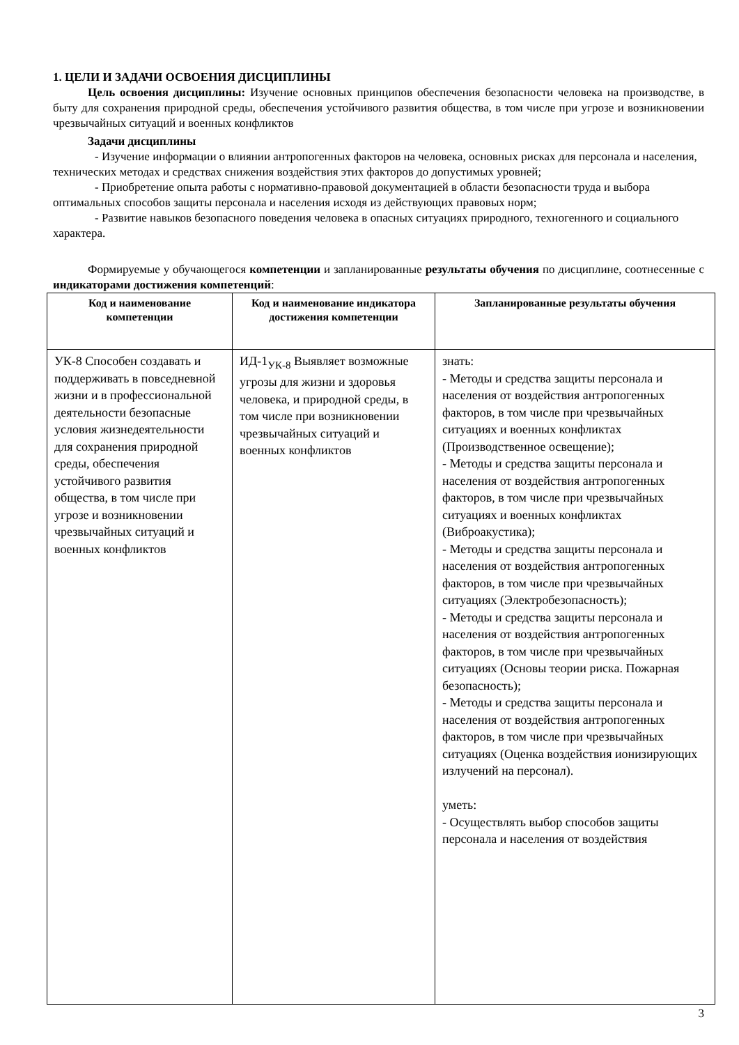1. ЦЕЛИ И ЗАДАЧИ ОСВОЕНИЯ ДИСЦИПЛИНЫ
Цель освоения дисциплины: Изучение основных принципов обеспечения безопасности человека на производстве, в быту для сохранения природной среды, обеспечения устойчивого развития общества, в том числе при угрозе и возникновении чрезвычайных ситуаций и военных конфликтов
Задачи дисциплины
- Изучение информации о влиянии антропогенных факторов на человека, основных рисках для персонала и населения, технических методах и средствах снижения воздействия этих факторов до допустимых уровней;
- Приобретение опыта работы с нормативно-правовой документацией в области безопасности труда и выбора оптимальных способов защиты персонала и населения исходя из действующих правовых норм;
- Развитие навыков безопасного поведения человека в опасных ситуациях природного, техногенного и социального характера.
Формируемые у обучающегося компетенции и запланированные результаты обучения по дисциплине, соотнесенные с индикаторами достижения компетенций:
| Код и наименование компетенции | Код и наименование индикатора достижения компетенции | Запланированные результаты обучения |
| --- | --- | --- |
| УК-8 Способен создавать и поддерживать в повседневной жизни и в профессиональной деятельности безопасные условия жизнедеятельности для сохранения природной среды, обеспечения устойчивого развития общества, в том числе при угрозе и возникновении чрезвычайных ситуаций и военных конфликтов | ИД-1<sub>УК-8</sub> Выявляет возможные угрозы для жизни и здоровья человека, и природной среды, в том числе при возникновении чрезвычайных ситуаций и военных конфликтов | знать: - Методы и средства защиты персонала и населения от воздействия антропогенных факторов, в том числе при чрезвычайных ситуациях и военных конфликтах (Производственное освещение); - Методы и средства защиты персонала и населения от воздействия антропогенных факторов, в том числе при чрезвычайных ситуациях и военных конфликтах (Виброакустика); - Методы и средства защиты персонала и населения от воздействия антропогенных факторов, в том числе при чрезвычайных ситуациях (Электробезопасность); - Методы и средства защиты персонала и населения от воздействия антропогенных факторов, в том числе при чрезвычайных ситуациях (Основы теории риска. Пожарная безопасность); - Методы и средства защиты персонала и населения от воздействия антропогенных факторов, в том числе при чрезвычайных ситуациях (Оценка воздействия ионизирующих излучений на персонал). уметь: - Осуществлять выбор способов защиты персонала и населения от воздействия |
3